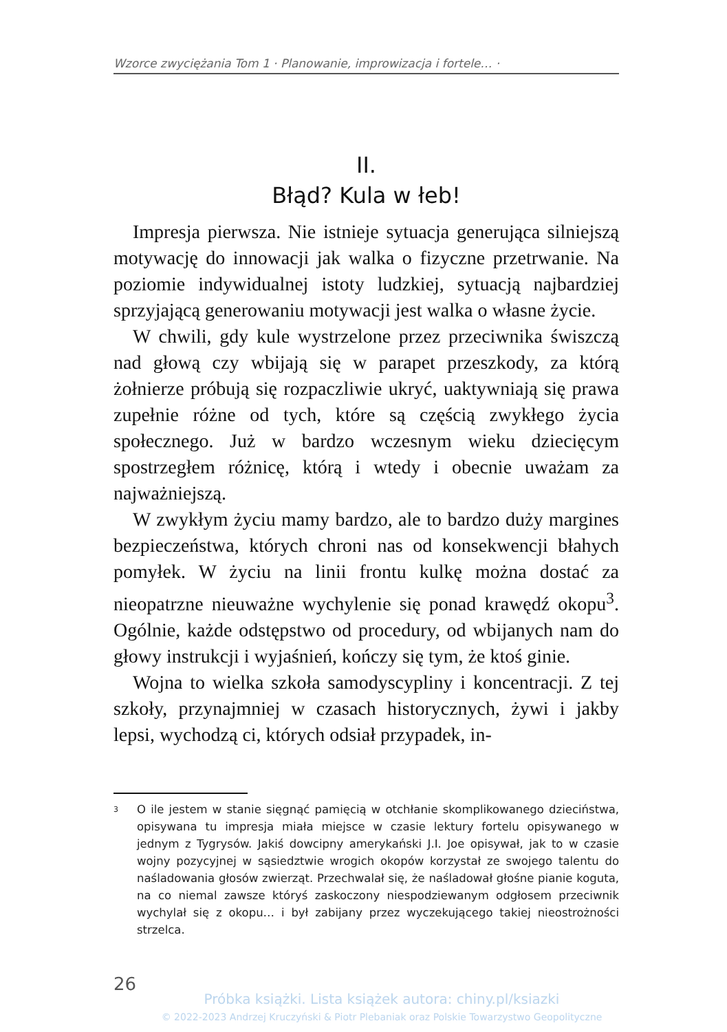Wzorce zwyciężania Tom 1 · Planowanie, improwizacja i fortele… ·
II.
Błąd? Kula w łeb!
Impresja pierwsza. Nie istnieje sytuacja generująca silniejszą motywację do innowacji jak walka o fizyczne przetrwanie. Na poziomie indywidualnej istoty ludzkiej, sytuacją najbardziej sprzyjającą generowaniu motywacji jest walka o własne życie.
W chwili, gdy kule wystrzelone przez przeciwnika świszczą nad głową czy wbijają się w parapet przeszkody, za którą żołnierze próbują się rozpaczliwie ukryć, uaktywniają się prawa zupełnie różne od tych, które są częścią zwykłego życia społecznego. Już w bardzo wczesnym wieku dziecięcym spostrzegłem różnicę, którą i wtedy i obecnie uważam za najważniejszą.
W zwykłym życiu mamy bardzo, ale to bardzo duży margines bezpieczeństwa, których chroni nas od konsekwencji błahych pomyłek. W życiu na linii frontu kulkę można dostać za nieopatrzne nieuważne wychylenie się ponad krawędź okopu<sup>3</sup>. Ogólnie, każde odstępstwo od procedury, od wbijanych nam do głowy instrukcji i wyjaśnień, kończy się tym, że ktoś ginie.
Wojna to wielka szkoła samodyscypliny i koncentracji. Z tej szkoły, przynajmniej w czasach historycznych, żywi i jakby lepsi, wychodzą ci, których odsiał przypadek, in-
<sup>3</sup> O ile jestem w stanie sięgnąć pamięcią w otchłanie skomplikowanego dzieciństwa, opisywana tu impresja miała miejsce w czasie lektury fortelu opisywanego w jednym z Tygrysów. Jakiś dowcipny amerykański J.I. Joe opisywał, jak to w czasie wojny pozycyjnej w sąsiedztwie wrogich okopów korzystał ze swojego talentu do naśladowania głosów zwierząt. Przechwalał się, że naśladował głośne pianie koguta, na co niemal zawsze któryś zaskoczony niespodziewanym odgłosem przeciwnik wychylał się z okopu… i był zabijany przez wyczekującego takiej nieostrożności strzelca.
26
Próbka książki. Lista książek autora: chiny.pl/ksiazki
© 2022-2023 Andrzej Kruczyński & Piotr Plebaniak oraz Polskie Towarzystwo Geopolityczne